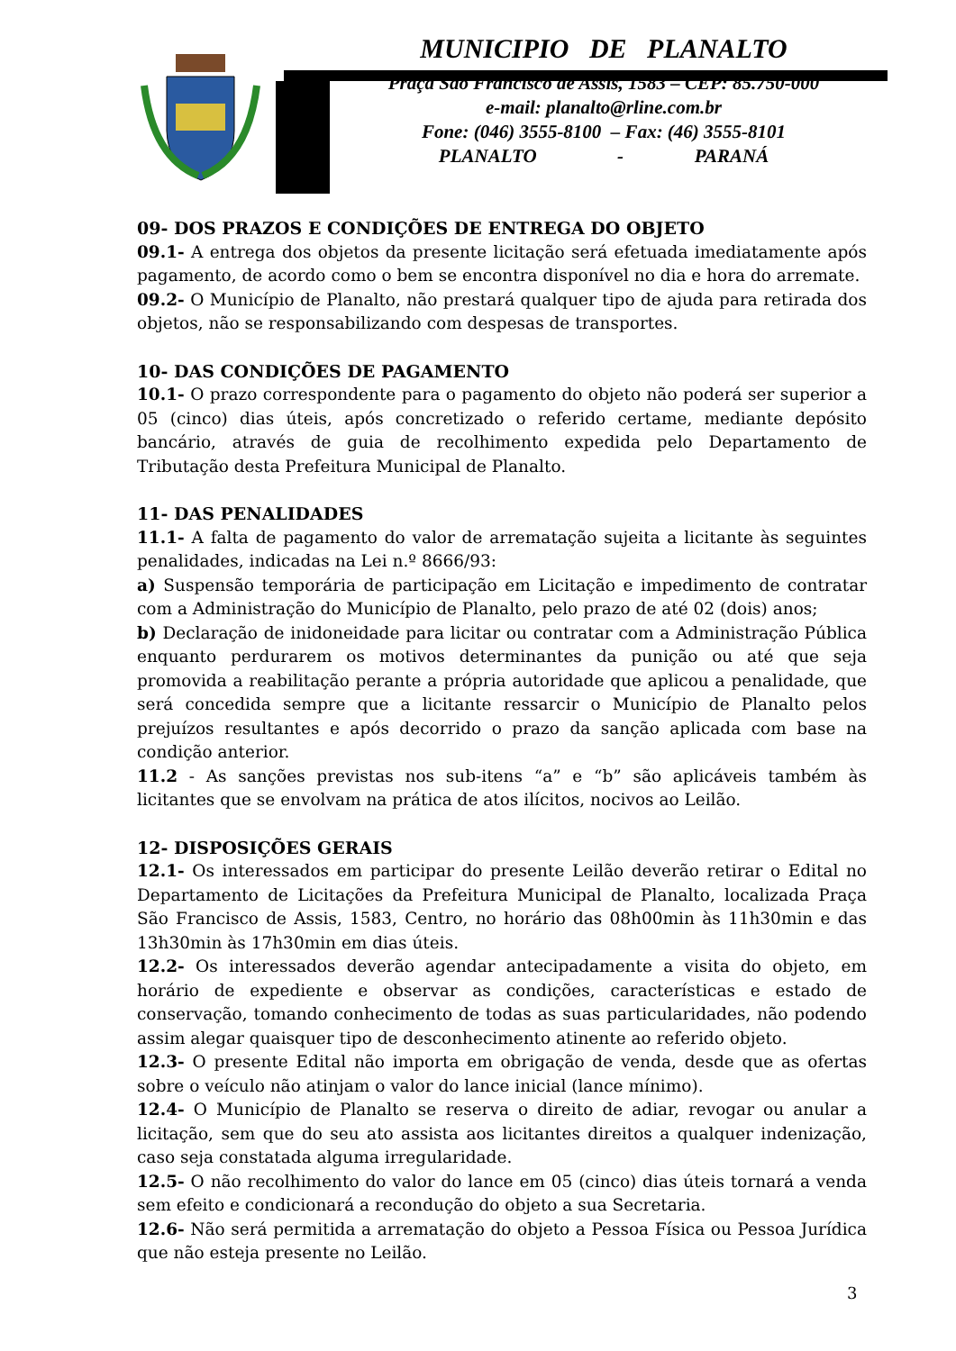MUNICIPIO DE PLANALTO
Praça São Francisco de Assis, 1583 – CEP: 85.750-000
e-mail: planalto@rline.com.br
Fone: (046) 3555-8100 – Fax: (46) 3555-8101
PLANALTO - PARANÁ
09- DOS PRAZOS E CONDIÇÕES DE ENTREGA DO OBJETO
09.1- A entrega dos objetos da presente licitação será efetuada imediatamente após pagamento, de acordo como o bem se encontra disponível no dia e hora do arremate.
09.2- O Município de Planalto, não prestará qualquer tipo de ajuda para retirada dos objetos, não se responsabilizando com despesas de transportes.
10- DAS CONDIÇÕES DE PAGAMENTO
10.1- O prazo correspondente para o pagamento do objeto não poderá ser superior a 05 (cinco) dias úteis, após concretizado o referido certame, mediante depósito bancário, através de guia de recolhimento expedida pelo Departamento de Tributação desta Prefeitura Municipal de Planalto.
11- DAS PENALIDADES
11.1- A falta de pagamento do valor de arrematação sujeita a licitante às seguintes penalidades, indicadas na Lei n.º 8666/93:
a) Suspensão temporária de participação em Licitação e impedimento de contratar com a Administração do Município de Planalto, pelo prazo de até 02 (dois) anos;
b) Declaração de inidoneidade para licitar ou contratar com a Administração Pública enquanto perdurarem os motivos determinantes da punição ou até que seja promovida a reabilitação perante a própria autoridade que aplicou a penalidade, que será concedida sempre que a licitante ressarcir o Município de Planalto pelos prejuízos resultantes e após decorrido o prazo da sanção aplicada com base na condição anterior.
11.2 - As sanções previstas nos sub-itens “a” e “b” são aplicáveis também às licitantes que se envolvam na prática de atos ilícitos, nocivos ao Leilão.
12- DISPOSIÇÕES GERAIS
12.1- Os interessados em participar do presente Leilão deverão retirar o Edital no Departamento de Licitações da Prefeitura Municipal de Planalto, localizada Praça São Francisco de Assis, 1583, Centro, no horário das 08h00min às 11h30min e das 13h30min às 17h30min em dias úteis.
12.2- Os interessados deverão agendar antecipadamente a visita do objeto, em horário de expediente e observar as condições, características e estado de conservação, tomando conhecimento de todas as suas particularidades, não podendo assim alegar quaisquer tipo de desconhecimento atinente ao referido objeto.
12.3- O presente Edital não importa em obrigação de venda, desde que as ofertas sobre o veículo não atinjam o valor do lance inicial (lance mínimo).
12.4- O Município de Planalto se reserva o direito de adiar, revogar ou anular a licitação, sem que do seu ato assista aos licitantes direitos a qualquer indenização, caso seja constatada alguma irregularidade.
12.5- O não recolhimento do valor do lance em 05 (cinco) dias úteis tornará a venda sem efeito e condicionará a recondução do objeto a sua Secretaria.
12.6- Não será permitida a arrematação do objeto a Pessoa Física ou Pessoa Jurídica que não esteja presente no Leilão.
3